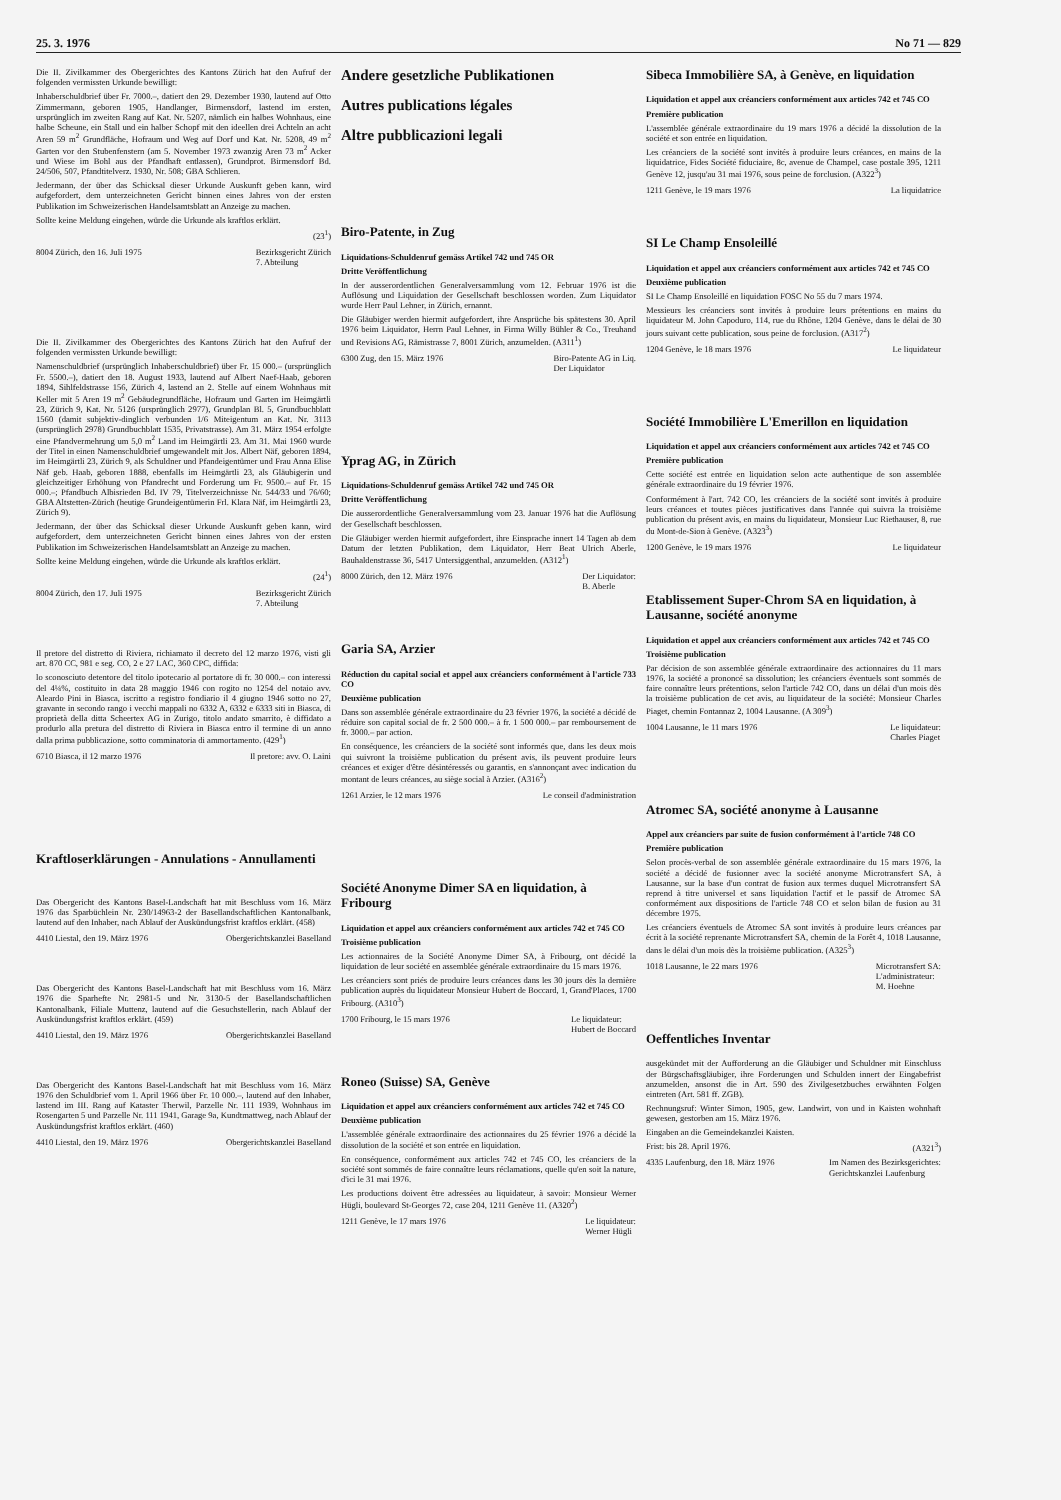25. 3. 1976 No 71 — 829
Die II. Zivilkammer des Obergerichtes des Kantons Zürich hat den Aufruf der folgenden vermissten Urkunde bewilligt:
Inhaberschuldbrief über Fr. 7000.–, datiert den 29. Dezember 1930, lautend auf Otto Zimmermann, geboren 1905, Handlanger, Birmensdorf, lastend im ersten, ursprünglich im zweiten Rang auf Kat. Nr. 5207, nämlich ein halbes Wohnhaus, eine halbe Scheune, ein Stall und ein halber Schopf mit den ideellen drei Achteln an acht Aren 59 m<sup>2</sup> Grundfläche, Hofraum und Weg auf Dorf und Kat. Nr. 5208, 49 m<sup>2</sup> Garten vor den Stubenfenstern (am 5. November 1973 zwanzig Aren 73 m<sup>2</sup> Acker und Wiese im Bohl aus der Pfandhaft entlassen), Grundprot. Birmensdorf Bd. 24/506, 507, Pfandtitelverz. 1930, Nr. 508; GBA Schlieren.
Jedermann, der über das Schicksal dieser Urkunde Auskunft geben kann, wird aufgefordert, dem unterzeichneten Gericht binnen eines Jahres von der ersten Publikation im Schweizerischen Handelsamtsblatt an Anzeige zu machen.
Sollte keine Meldung eingehen, würde die Urkunde als kraftlos erklärt.
(23<sup>1</sup>)
8004 Zürich, den 16. Juli 1975 Bezirksgericht Zürich
7. Abteilung
Die II. Zivilkammer des Obergerichtes des Kantons Zürich hat den Aufruf der folgenden vermissten Urkunde bewilligt:
Namenschuldbrief (ursprünglich Inhaberschuldbrief) über Fr. 15 000.– (ursprünglich Fr. 5500.–), datiert den 18. August 1933, lautend auf Albert Naef-Haab, geboren 1894, Sihlfeldstrasse 156, Zürich 4, lastend an 2. Stelle auf einem Wohnhaus mit Keller mit 5 Aren 19 m<sup>2</sup> Gebäudegrundfläche, Hofraum und Garten im Heimgärtli 23, Zürich 9, Kat. Nr. 5126 (ursprünglich 2977), Grundplan Bl. 5, Grundbuchblatt 1560 (damit subjektiv-dinglich verbunden 1/6 Miteigentum an Kat. Nr. 3113 (ursprünglich 2978) Grundbuchblatt 1535, Privatstrasse). Am 31. März 1954 erfolgte eine Pfandvermehrung um 5,0 m<sup>2</sup> Land im Heimgärtli 23. Am 31. Mai 1960 wurde der Titel in einen Namenschuldbrief umgewandelt mit Jos. Albert Näf, geboren 1894, im Heimgärtli 23, Zürich 9, als Schuldner und Pfandeigentümer und Frau Anna Elise Näf geb. Haab, geboren 1888, ebenfalls im Heimgärtli 23, als Gläubigerin und gleichzeitiger Erhöhung von Pfandrecht und Forderung um Fr. 9500.– auf Fr. 15 000.–; Pfandbuch Albisrieden Bd. IV 79, Titelverzeichnisse Nr. 544/33 und 76/60; GBA Altstetten-Zürich (heutige Grundeigentümerin Frl. Klara Näf, im Heimgärtli 23, Zürich 9).
Jedermann, der über das Schicksal dieser Urkunde Auskunft geben kann, wird aufgefordert, dem unterzeichneten Gericht binnen eines Jahres von der ersten Publikation im Schweizerischen Handelsamtsblatt an Anzeige zu machen.
Sollte keine Meldung eingehen, würde die Urkunde als kraftlos erklärt.
(24<sup>1</sup>)
8004 Zürich, den 17. Juli 1975 Bezirksgericht Zürich
7. Abteilung
Il pretore del distretto di Riviera, richiamato il decreto del 12 marzo 1976, visti gli art. 870 CC, 981 e seg. CO, 2 e 27 LAC, 360 CPC, diffida:
lo sconosciuto detentore del titolo ipotecario al portatore di fr. 30 000.– con interessi del 4¼%, costituito in data 28 maggio 1946 con rogito no 1254 del notaio avv. Aleardo Pini in Biasca, iscritto a registro fondiario il 4 giugno 1946 sotto no 27, gravante in secondo rango i vecchi mappali no 6332 A, 6332 e 6333 siti in Biasca, di proprietà della ditta Scheertex AG in Zurigo, titolo andato smarrito, è diffidato a produrlo alla pretura del distretto di Riviera in Biasca entro il termine di un anno dalla prima pubblicazione, sotto comminatoria di ammortamento. (429<sup>1</sup>)
6710 Biasca, il 12 marzo 1976 Il pretore: avv. O. Laini
Kraftloserklärungen - Annulations - Annullamenti
Das Obergericht des Kantons Basel-Landschaft hat mit Beschluss vom 16. März 1976 das Sparbüchlein Nr. 230/14963-2 der Basellandschaftlichen Kantonalbank, lautend auf den Inhaber, nach Ablauf der Auskündungsfrist kraftlos erklärt. (458)
4410 Liestal, den 19. März 1976 Obergerichtskanzlei Baselland
Das Obergericht des Kantons Basel-Landschaft hat mit Beschluss vom 16. März 1976 die Sparhefte Nr. 2981-5 und Nr. 3130-5 der Basellandschaftlichen Kantonalbank, Filiale Muttenz, lautend auf die Gesuchstellerin, nach Ablauf der Auskündungsfrist kraftlos erklärt. (459)
4410 Liestal, den 19. März 1976 Obergerichtskanzlei Baselland
Das Obergericht des Kantons Basel-Landschaft hat mit Beschluss vom 16. März 1976 den Schuldbrief vom 1. April 1966 über Fr. 10 000.–, lautend auf den Inhaber, lastend im III. Rang auf Kataster Therwil, Parzelle Nr. 111 1939, Wohnhaus im Rosengarten 5 und Parzelle Nr. 111 1941, Garage 9a, Kundtmattweg, nach Ablauf der Auskündungsfrist kraftlos erklärt. (460)
4410 Liestal, den 19. März 1976 Obergerichtskanzlei Baselland
Andere gesetzliche Publikationen
Autres publications légales
Altre pubblicazioni legali
Biro-Patente, in Zug
Liquidations-Schuldenruf gemäss Artikel 742 und 745 OR
Dritte Veröffentlichung
In der ausserordentlichen Generalversammlung vom 12. Februar 1976 ist die Auflösung und Liquidation der Gesellschaft beschlossen worden. Zum Liquidator wurde Herr Paul Lehner, in Zürich, ernannt.
Die Gläubiger werden hiermit aufgefordert, ihre Ansprüche bis spätestens 30. April 1976 beim Liquidator, Herrn Paul Lehner, in Firma Willy Bühler & Co., Treuhand und Revisions AG, Rämistrasse 7, 8001 Zürich, anzumelden. (A311<sup>1</sup>)
6300 Zug, den 15. März 1976 Biro-Patente AG in Liq.
Der Liquidator
Yprag AG, in Zürich
Liquidations-Schuldenruf gemäss Artikel 742 und 745 OR
Dritte Veröffentlichung
Die ausserordentliche Generalversammlung vom 23. Januar 1976 hat die Auflösung der Gesellschaft beschlossen.
Die Gläubiger werden hiermit aufgefordert, ihre Einsprache innert 14 Tagen ab dem Datum der letzten Publikation, dem Liquidator, Herr Beat Ulrich Aberle, Bauhaldenstrasse 36, 5417 Untersiggenthal, anzumelden. (A312<sup>1</sup>)
8000 Zürich, den 12. März 1976 Der Liquidator:
B. Aberle
Garia SA, Arzier
Réduction du capital social et appel aux créanciers conformément à l'article 733 CO
Deuxième publication
Dans son assemblée générale extraordinaire du 23 février 1976, la société a décidé de réduire son capital social de fr. 2 500 000.– à fr. 1 500 000.– par remboursement de fr. 3000.– par action.
En conséquence, les créanciers de la société sont informés que, dans les deux mois qui suivront la troisième publication du présent avis, ils peuvent produire leurs créances et exiger d'être désintéressés ou garantis, en s'annonçant avec indication du montant de leurs créances, au siège social à Arzier. (A316<sup>2</sup>)
1261 Arzier, le 12 mars 1976 Le conseil d'administration
Société Anonyme Dimer SA en liquidation, à Fribourg
Liquidation et appel aux créanciers conformément aux articles 742 et 745 CO
Troisième publication
Les actionnaires de la Société Anonyme Dimer SA, à Fribourg, ont décidé la liquidation de leur société en assemblée générale extraordinaire du 15 mars 1976.
Les créanciers sont priés de produire leurs créances dans les 30 jours dès la dernière publication auprès du liquidateur Monsieur Hubert de Boccard, 1, Grand'Places, 1700 Fribourg. (A310<sup>3</sup>)
1700 Fribourg, le 15 mars 1976 Le liquidateur:
Hubert de Boccard
Roneo (Suisse) SA, Genève
Liquidation et appel aux créanciers conformément aux articles 742 et 745 CO
Deuxième publication
L'assemblée générale extraordinaire des actionnaires du 25 février 1976 a décidé la dissolution de la société et son entrée en liquidation.
En conséquence, conformément aux articles 742 et 745 CO, les créanciers de la société sont sommés de faire connaître leurs réclamations, quelle qu'en soit la nature, d'ici le 31 mai 1976.
Les productions doivent être adressées au liquidateur, à savoir: Monsieur Werner Hügli, boulevard St-Georges 72, case 204, 1211 Genève 11. (A320<sup>2</sup>)
1211 Genève, le 17 mars 1976 Le liquidateur:
Werner Hügli
Sibeca Immobilière SA, à Genève, en liquidation
Liquidation et appel aux créanciers conformément aux articles 742 et 745 CO
Première publication
L'assemblée générale extraordinaire du 19 mars 1976 a décidé la dissolution de la société et son entrée en liquidation.
Les créanciers de la société sont invités à produire leurs créances, en mains de la liquidatrice, Fides Société fiduciaire, 8c, avenue de Champel, case postale 395, 1211 Genève 12, jusqu'au 31 mai 1976, sous peine de forclusion. (A322<sup>3</sup>)
1211 Genève, le 19 mars 1976 La liquidatrice
SI Le Champ Ensoleillé
Liquidation et appel aux créanciers conformément aux articles 742 et 745 CO
Deuxième publication
SI Le Champ Ensoleillé en liquidation FOSC No 55 du 7 mars 1974.
Messieurs les créanciers sont invités à produire leurs prétentions en mains du liquidateur M. John Capoduro, 114, rue du Rhône, 1204 Genève, dans le délai de 30 jours suivant cette publication, sous peine de forclusion. (A317<sup>2</sup>)
1204 Genève, le 18 mars 1976 Le liquidateur
Société Immobilière L'Emerillon en liquidation
Liquidation et appel aux créanciers conformément aux articles 742 et 745 CO
Première publication
Cette société est entrée en liquidation selon acte authentique de son assemblée générale extraordinaire du 19 février 1976.
Conformément à l'art. 742 CO, les créanciers de la société sont invités à produire leurs créances et toutes pièces justificatives dans l'année qui suivra la troisième publication du présent avis, en mains du liquidateur, Monsieur Luc Riethauser, 8, rue du Mont-de-Sion à Genève. (A323<sup>3</sup>)
1200 Genève, le 19 mars 1976 Le liquidateur
Etablissement Super-Chrom SA en liquidation, à Lausanne, société anonyme
Liquidation et appel aux créanciers conformément aux articles 742 et 745 CO
Troisième publication
Par décision de son assemblée générale extraordinaire des actionnaires du 11 mars 1976, la société a prononcé sa dissolution; les créanciers éventuels sont sommés de faire connaître leurs prétentions, selon l'article 742 CO, dans un délai d'un mois dès la troisième publication de cet avis, au liquidateur de la société: Monsieur Charles Piaget, chemin Fontannaz 2, 1004 Lausanne. (A 309<sup>3</sup>)
1004 Lausanne, le 11 mars 1976 Le liquidateur:
Charles Piaget
Atromec SA, société anonyme à Lausanne
Appel aux créanciers par suite de fusion conformément à l'article 748 CO
Première publication
Selon procès-verbal de son assemblée générale extraordinaire du 15 mars 1976, la société a décidé de fusionner avec la société anonyme Microtransfert SA, à Lausanne, sur la base d'un contrat de fusion aux termes duquel Microtransfert SA reprend à titre universel et sans liquidation l'actif et le passif de Atromec SA conformément aux dispositions de l'article 748 CO et selon bilan de fusion au 31 décembre 1975.
Les créanciers éventuels de Atromec SA sont invités à produire leurs créances par écrit à la société reprenante Microtransfert SA, chemin de la Forêt 4, 1018 Lausanne, dans le délai d'un mois dès la troisième publication. (A325<sup>3</sup>)
1018 Lausanne, le 22 mars 1976 Microtransfert SA:
L'administrateur:
M. Hoehne
Oeffentliches Inventar
ausgekündet mit der Aufforderung an die Gläubiger und Schuldner mit Einschluss der Bürgschaftsgläubiger, ihre Forderungen und Schulden innert der Eingabefrist anzumelden, ansonst die in Art. 590 des Zivilgesetzbuches erwähnten Folgen eintreten (Art. 581 ff. ZGB).
Rechnungsruf: Winter Simon, 1905, gew. Landwirt, von und in Kaisten wohnhaft gewesen, gestorben am 15. März 1976.
Eingaben an die Gemeindekanzlei Kaisten.
Frist: bis 28. April 1976. (A321<sup>3</sup>)
4335 Laufenburg, den 18. März 1976 Im Namen des Bezirksgerichtes:
Gerichtskanzlei Laufenburg